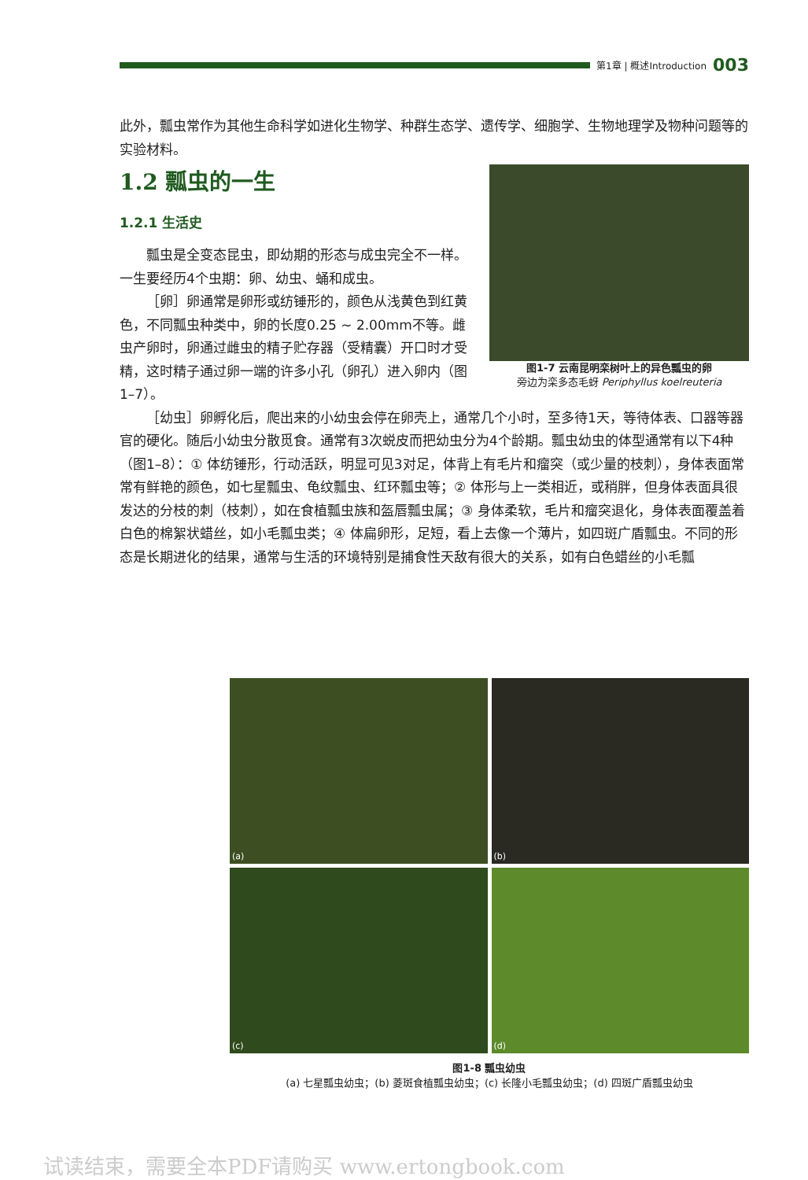第1章 | 概述Introduction 003
此外，瓢虫常作为其他生命科学如进化生物学、种群生态学、遗传学、细胞学、生物地理学及物种问题等的实验材料。
1.2 瓢虫的一生
图1-7 云南昆明栾树叶上的异色瓢虫的卵
旁边为栾多态毛蚜 Periphyllus koelreuteria
1.2.1 生活史
瓢虫是全变态昆虫，即幼期的形态与成虫完全不一样。一生要经历4个虫期：卵、幼虫、蛹和成虫。
［卵］卵通常是卵形或纺锤形的，颜色从浅黄色到红黄色，不同瓢虫种类中，卵的长度0.25 ~ 2.00mm不等。雌虫产卵时，卵通过雌虫的精子贮存器（受精囊）开口时才受精，这时精子通过卵一端的许多小孔（卵孔）进入卵内（图1–7）。
［幼虫］卵孵化后，爬出来的小幼虫会停在卵壳上，通常几个小时，至多待1天，等待体表、口器等器官的硬化。随后小幼虫分散觅食。通常有3次蜕皮而把幼虫分为4个龄期。瓢虫幼虫的体型通常有以下4种（图1–8）：① 体纺锤形，行动活跃，明显可见3对足，体背上有毛片和瘤突（或少量的枝刺），身体表面常常有鲜艳的颜色，如七星瓢虫、龟纹瓢虫、红环瓢虫等；② 体形与上一类相近，或稍胖，但身体表面具很发达的分枝的刺（枝刺），如在食植瓢虫族和盔唇瓢虫属；③ 身体柔软，毛片和瘤突退化，身体表面覆盖着白色的棉絮状蜡丝，如小毛瓢虫类；④ 体扁卵形，足短，看上去像一个薄片，如四斑广盾瓢虫。不同的形态是长期进化的结果，通常与生活的环境特别是捕食性天敌有很大的关系，如有白色蜡丝的小毛瓢
(a)
(b)
(c)
(d)
图1-8 瓢虫幼虫
(a) 七星瓢虫幼虫；(b) 菱斑食植瓢虫幼虫；(c) 长隆小毛瓢虫幼虫；(d) 四斑广盾瓢虫幼虫
试读结束，需要全本PDF请购买 www.ertongbook.com